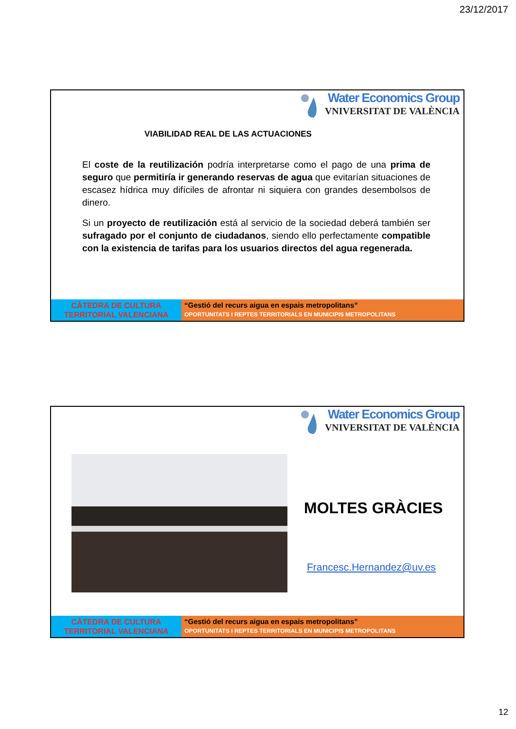23/12/2017
Water Economics Group
VNIVERSITAT DE VALÈNCIA
VIABILIDAD REAL DE LAS ACTUACIONES
El coste de la reutilización podría interpretarse como el pago de una prima de seguro que permitiría ir generando reservas de agua que evitarían situaciones de escasez hídrica muy difíciles de afrontar ni siquiera con grandes desembolsos de dinero.
Si un proyecto de reutilización está al servicio de la sociedad deberá también ser sufragado por el conjunto de ciudadanos, siendo ello perfectamente compatible con la existencia de tarifas para los usuarios directos del agua regenerada.
CÀTEDRA DE CULTURA
TERRITORIAL VALENCIANA
“Gestió del recurs aigua en espais metropolitans”
OPORTUNITATS I REPTES TERRITORIALS EN MUNICIPIS METROPOLITANS
Water Economics Group
VNIVERSITAT DE VALÈNCIA
MOLTES GRÀCIES
Francesc.Hernandez@uv.es
CÀTEDRA DE CULTURA
TERRITORIAL VALENCIANA
“Gestió del recurs aigua en espais metropolitans”
OPORTUNITATS I REPTES TERRITORIALS EN MUNICIPIS METROPOLITANS
12